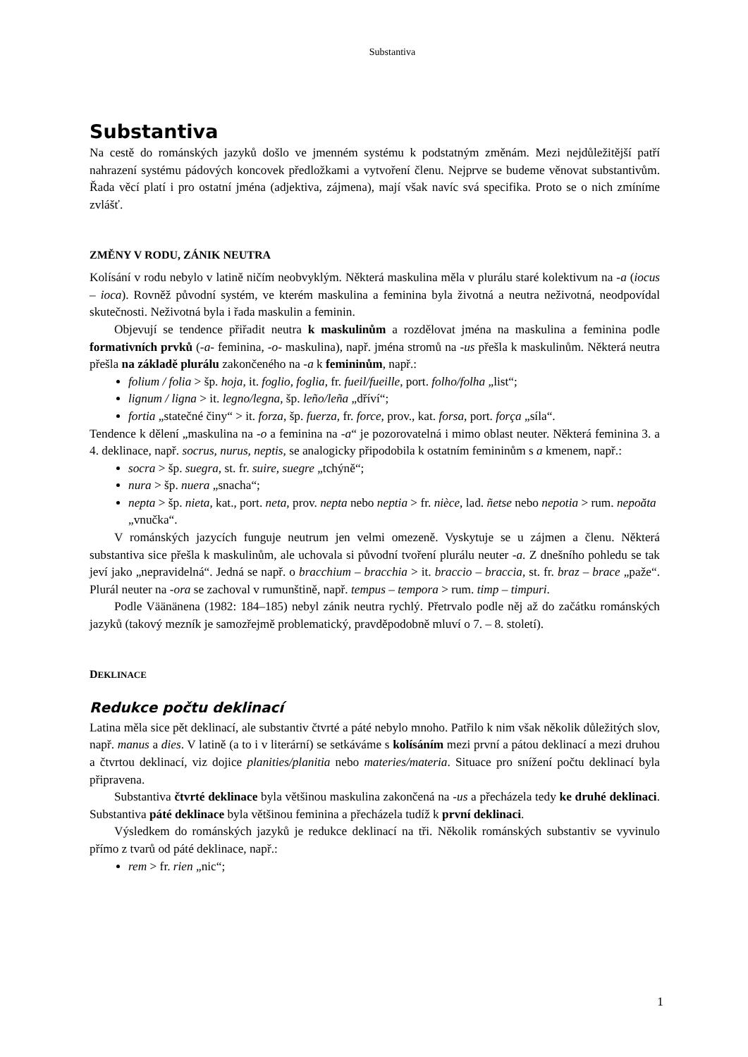Substantiva
Substantiva
Na cestě do románských jazyků došlo ve jmenném systému k podstatným změnám. Mezi nejdůležitější patří nahrazení systému pádových koncovek předložkami a vytvoření členu. Nejprve se budeme věnovat substantivům. Řada věcí platí i pro ostatní jména (adjektiva, zájmena), mají však navíc svá specifika. Proto se o nich zmíníme zvlášť.
ZMĚNY V RODU, ZÁNIK NEUTRA
Kolísání v rodu nebylo v latině ničím neobvyklým. Některá maskulina měla v plurálu staré kolektivum na -a (iocus – ioca). Rovněž původní systém, ve kterém maskulina a feminina byla životná a neutra neživotná, neodpovídal skutečnosti. Neživotná byla i řada maskulin a feminin.
Objevují se tendence přiřadit neutra k maskulinům a rozdělovat jména na maskulina a feminina podle formativních prvků (-a- feminina, -o- maskulina), např. jména stromů na -us přešla k maskulinům. Některá neutra přešla na základě plurálu zakončeného na -a k femininům, např.:
folium / folia > šp. hoja, it. foglio, foglia, fr. fueil/fueille, port. folho/folha „list“;
lignum / ligna > it. legno/legna, šp. leño/leña „dříví“;
fortia „statečné činy“ > it. forza, šp. fuerza, fr. force, prov., kat. forsa, port. força „síla“.
Tendence k dělení „maskulina na -o a feminina na -a“ je pozorovatelná i mimo oblast neuter. Některá feminina 3. a 4. deklinace, např. socrus, nurus, neptis, se analogicky připodobila k ostatním femininům s a kmenem, např.:
socra > šp. suegra, st. fr. suire, suegre „tchýně“;
nura > šp. nuera „snacha“;
nepta > šp. nieta, kat., port. neta, prov. nepta nebo neptia > fr. nièce, lad. ñetse nebo nepotia > rum. nepoăta „vnučka“.
V románských jazycích funguje neutrum jen velmi omezeně. Vyskytuje se u zájmen a členu. Některá substantiva sice přešla k maskulinům, ale uchovala si původní tvoření plurálu neuter -a. Z dnešního pohledu se tak jeví jako „nepravidelná“. Jedná se např. o bracchium – bracchia > it. braccio – braccia, st. fr. braz – brace „paže“. Plurál neuter na -ora se zachoval v rumunštině, např. tempus – tempora > rum. timp – timpuri.
Podle Väänänena (1982: 184–185) nebyl zánik neutra rychlý. Přetrvalo podle něj až do začátku románských jazyků (takový mezník je samozřejmě problematický, pravděpodobně mluví o 7. – 8. století).
DEKLINACE
Redukce počtu deklinací
Latina měla sice pět deklinací, ale substantiv čtvrté a páté nebylo mnoho. Patřilo k nim však několik důležitých slov, např. manus a dies. V latině (a to i v literární) se setkáváme s kolísáním mezi první a pátou deklinací a mezi druhou a čtvrtou deklinací, viz dojice planities/planitia nebo materies/materia. Situace pro snížení počtu deklinací byla připravena.
Substantiva čtvrté deklinace byla většinou maskulina zakončená na -us a přecházela tedy ke druhé deklinaci. Substantiva páté deklinace byla většinou feminina a přecházela tudíž k první deklinaci.
Výsledkem do románských jazyků je redukce deklinací na tři. Několik románských substantiv se vyvinulo přímo z tvarů od páté deklinace, např.:
rem > fr. rien „nic“;
1